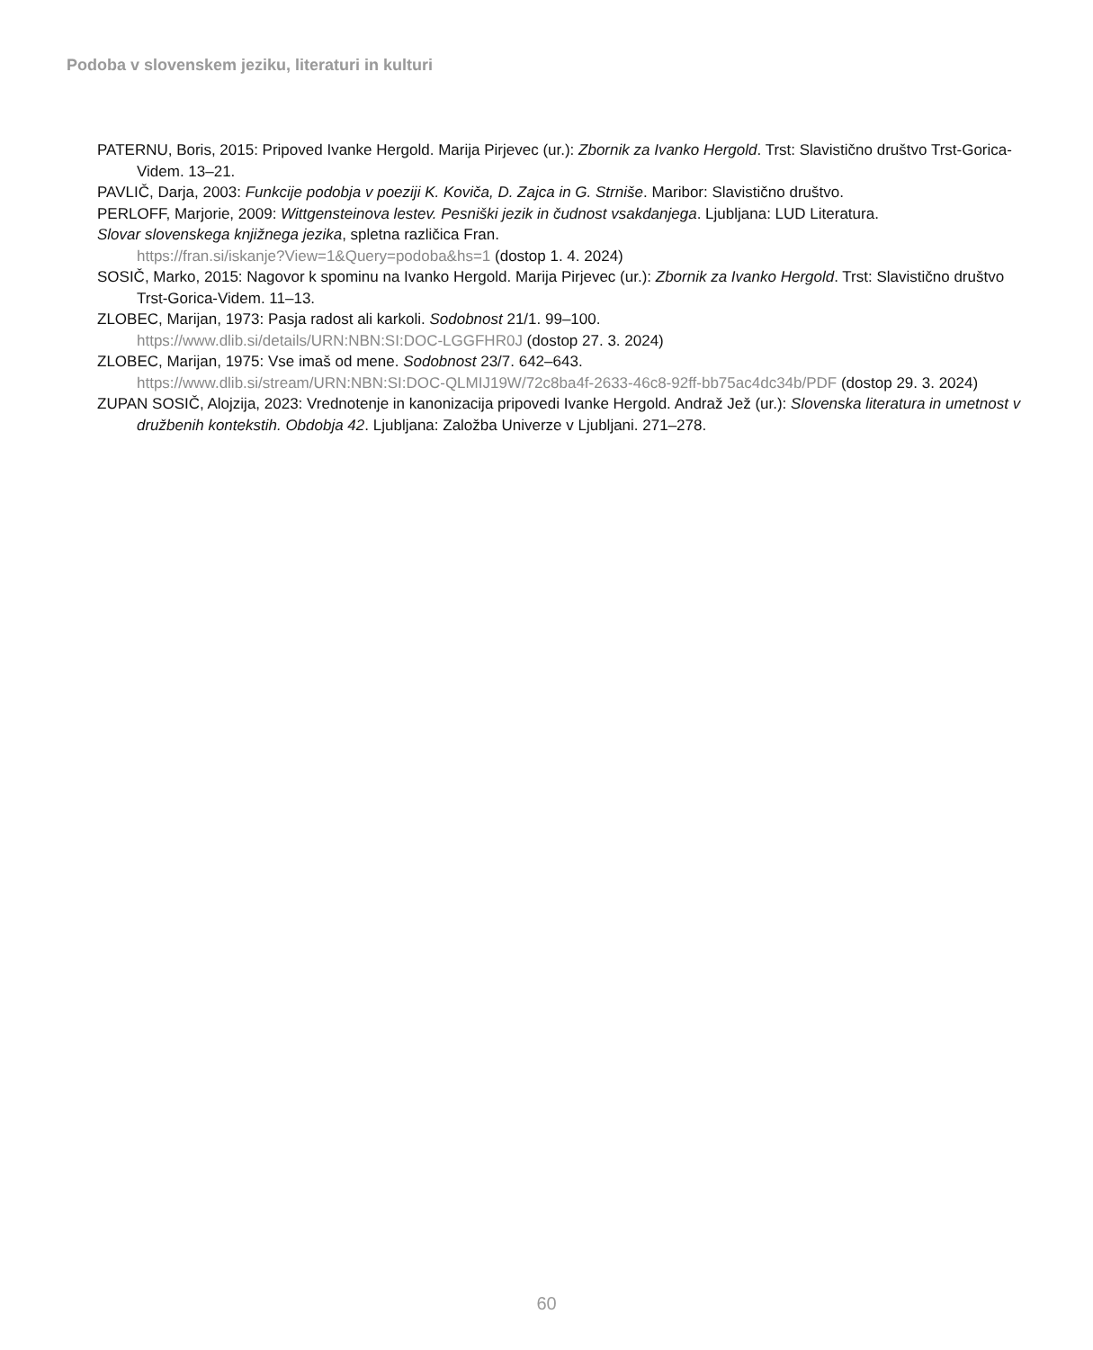Podoba v slovenskem jeziku, literaturi in kulturi
PATERNU, Boris, 2015: Pripoved Ivanke Hergold. Marija Pirjevec (ur.): Zbornik za Ivanko Hergold. Trst: Slavistično društvo Trst-Gorica-Videm. 13–21.
PAVLIČ, Darja, 2003: Funkcije podobja v poeziji K. Koviča, D. Zajca in G. Strniše. Maribor: Slavistično društvo.
PERLOFF, Marjorie, 2009: Wittgensteinova lestev. Pesniški jezik in čudnost vsakdanjega. Ljubljana: LUD Literatura.
Slovar slovenskega knjižnega jezika, spletna različica Fran.
https://fran.si/iskanje?View=1&Query=podoba&hs=1 (dostop 1. 4. 2024)
SOSIČ, Marko, 2015: Nagovor k spominu na Ivanko Hergold. Marija Pirjevec (ur.): Zbornik za Ivanko Hergold. Trst: Slavistično društvo Trst-Gorica-Videm. 11–13.
ZLOBEC, Marijan, 1973: Pasja radost ali karkoli. Sodobnost 21/1. 99–100.
https://www.dlib.si/details/URN:NBN:SI:DOC-LGGFHR0J (dostop 27. 3. 2024)
ZLOBEC, Marijan, 1975: Vse imaš od mene. Sodobnost 23/7. 642–643.
https://www.dlib.si/stream/URN:NBN:SI:DOC-QLMIJ19W/72c8ba4f-2633-46c8-92ff-bb75ac4dc34b/PDF (dostop 29. 3. 2024)
ZUPAN SOSIČ, Alojzija, 2023: Vrednotenje in kanonizacija pripovedi Ivanke Hergold. Andraž Jež (ur.): Slovenska literatura in umetnost v družbenih kontekstih. Obdobja 42. Ljubljana: Založba Univerze v Ljubljani. 271–278.
60